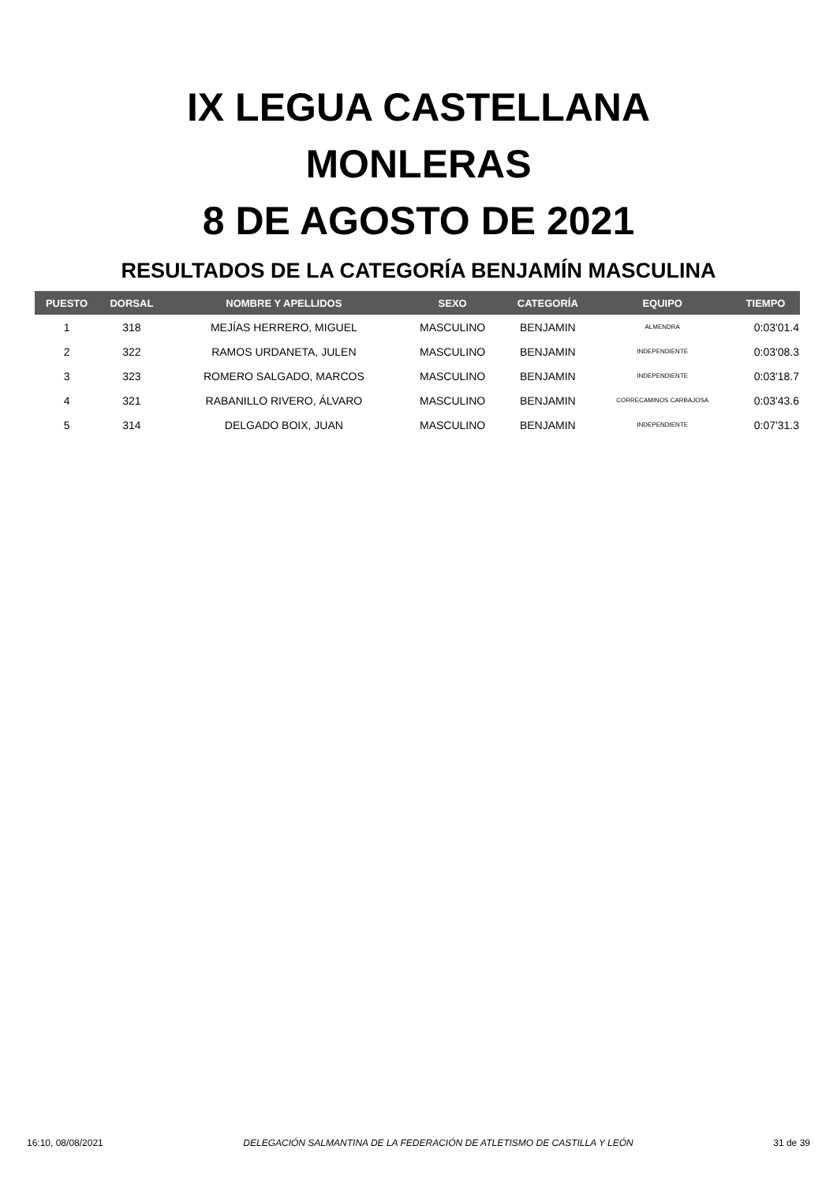IX LEGUA CASTELLANA
MONLERAS
8 DE AGOSTO DE 2021
RESULTADOS DE LA CATEGORÍA BENJAMÍN MASCULINA
| PUESTO | DORSAL | NOMBRE Y APELLIDOS | SEXO | CATEGORÍA | EQUIPO | TIEMPO |
| --- | --- | --- | --- | --- | --- | --- |
| 1 | 318 | MEJÍAS HERRERO, MIGUEL | MASCULINO | BENJAMIN | ALMENDRA | 0:03'01.4 |
| 2 | 322 | RAMOS URDANETA, JULEN | MASCULINO | BENJAMIN | INDEPENDIENTE | 0:03'08.3 |
| 3 | 323 | ROMERO SALGADO, MARCOS | MASCULINO | BENJAMIN | INDEPENDIENTE | 0:03'18.7 |
| 4 | 321 | RABANILLO RIVERO, ÁLVARO | MASCULINO | BENJAMIN | CORRECAMINOS CARBAJOSA | 0:03'43.6 |
| 5 | 314 | DELGADO BOIX, JUAN | MASCULINO | BENJAMIN | INDEPENDIENTE | 0:07'31.3 |
16:10, 08/08/2021 DELEGACIÓN SALMANTINA DE LA FEDERACIÓN DE ATLETISMO DE CASTILLA Y LEÓN 31 de 39